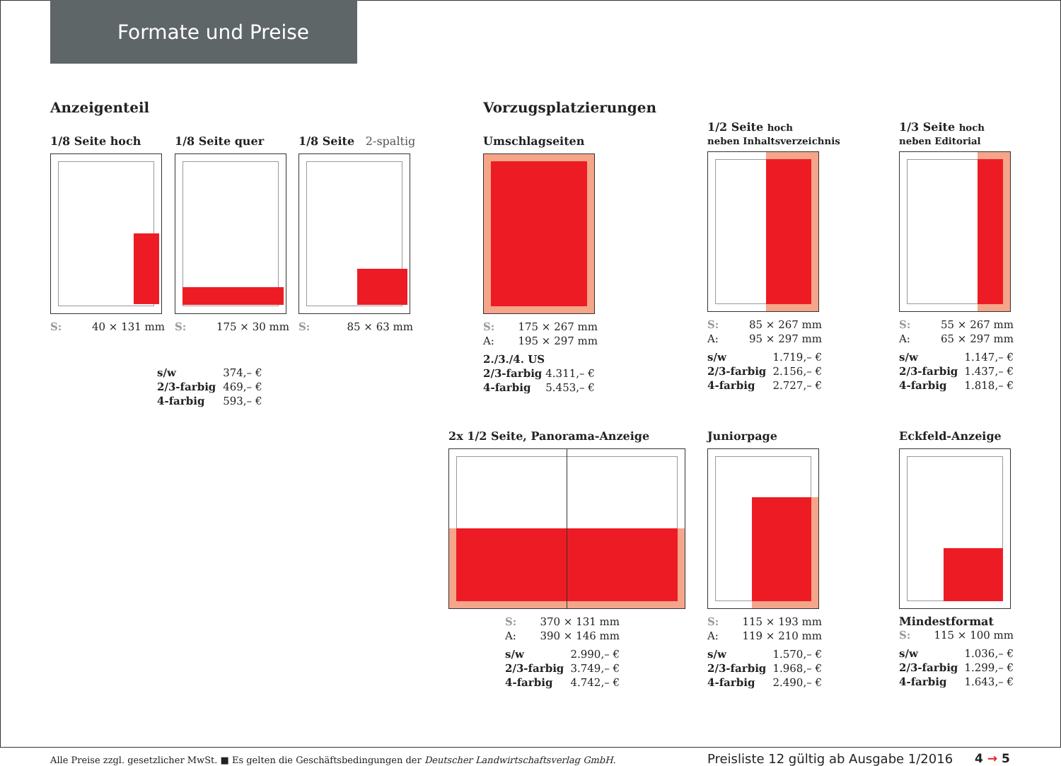Formate und Preise
Anzeigenteil Vorzugsplatzierungen
1/8 Seite hoch
| S: | 40 × 131 mm |
1/8 Seite quer
| S: | 175 × 30 mm |
1/8 Seite 2-spaltig
| S: | 85 × 63 mm |
| s/w | 374,– € |
| 2/3-farbig | 469,– € |
| 4-farbig | 593,– € |
Umschlagseiten
| S: | 175 × 267 mm |
| A: | 195 × 297 mm |
| 2./3./4. US | |
| 2/3-farbig | 4.311,– € |
| 4-farbig | 5.453,– € |
1/2 Seite hoch
neben Inhaltsverzeichnis
| S: | 85 × 267 mm |
| A: | 95 × 297 mm |
| s/w | 1.719,– € |
| 2/3-farbig | 2.156,– € |
| 4-farbig | 2.727,– € |
1/3 Seite hoch
neben Editorial
| S: | 55 × 267 mm |
| A: | 65 × 297 mm |
| s/w | 1.147,– € |
| 2/3-farbig | 1.437,– € |
| 4-farbig | 1.818,– € |
2x 1/2 Seite, Panorama-Anzeige
| S: | 370 × 131 mm |
| A: | 390 × 146 mm |
| s/w | 2.990,– € |
| 2/3-farbig | 3.749,– € |
| 4-farbig | 4.742,– € |
Juniorpage
| S: | 115 × 193 mm |
| A: | 119 × 210 mm |
| s/w | 1.570,– € |
| 2/3-farbig | 1.968,– € |
| 4-farbig | 2.490,– € |
Eckfeld-Anzeige
Mindestformat
| S: | 115 × 100 mm |
| s/w | 1.036,– € |
| 2/3-farbig | 1.299,– € |
| 4-farbig | 1.643,– € |
Alle Preise zzgl. gesetzlicher MwSt. ■ Es gelten die Geschäftsbedingungen der Deutscher Landwirtschaftsverlag GmbH.
Preisliste 12 gültig ab Ausgabe 1/2016
4 → 5